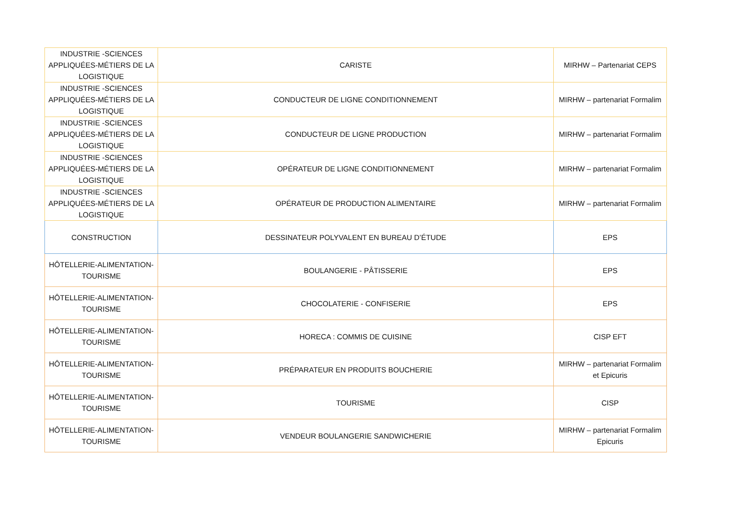| INDUSTRIE -SCIENCES APPLIQUÉES-MÉTIERS DE LA LOGISTIQUE | CARISTE | MIRHW – Partenariat CEPS |
| INDUSTRIE -SCIENCES APPLIQUÉES-MÉTIERS DE LA LOGISTIQUE | CONDUCTEUR DE LIGNE CONDITIONNEMENT | MIRHW – partenariat Formalim |
| INDUSTRIE -SCIENCES APPLIQUÉES-MÉTIERS DE LA LOGISTIQUE | CONDUCTEUR DE LIGNE PRODUCTION | MIRHW – partenariat Formalim |
| INDUSTRIE -SCIENCES APPLIQUÉES-MÉTIERS DE LA LOGISTIQUE | OPÉRATEUR DE LIGNE CONDITIONNEMENT | MIRHW – partenariat Formalim |
| INDUSTRIE -SCIENCES APPLIQUÉES-MÉTIERS DE LA LOGISTIQUE | OPÉRATEUR DE PRODUCTION ALIMENTAIRE | MIRHW – partenariat Formalim |
| CONSTRUCTION | DESSINATEUR POLYVALENT EN BUREAU D’ÉTUDE | EPS |
| HÔTELLERIE-ALIMENTATION-TOURISME | BOULANGERIE - PÂTISSERIE | EPS |
| HÔTELLERIE-ALIMENTATION-TOURISME | CHOCOLATERIE - CONFISERIE | EPS |
| HÔTELLERIE-ALIMENTATION-TOURISME | HORECA : COMMIS DE CUISINE | CISP EFT |
| HÔTELLERIE-ALIMENTATION-TOURISME | PRÉPARATEUR EN PRODUITS BOUCHERIE | MIRHW – partenariat Formalim et Epicuris |
| HÔTELLERIE-ALIMENTATION-TOURISME | TOURISME | CISP |
| HÔTELLERIE-ALIMENTATION-TOURISME | VENDEUR BOULANGERIE SANDWICHERIE | MIRHW – partenariat Formalim Epicuris |